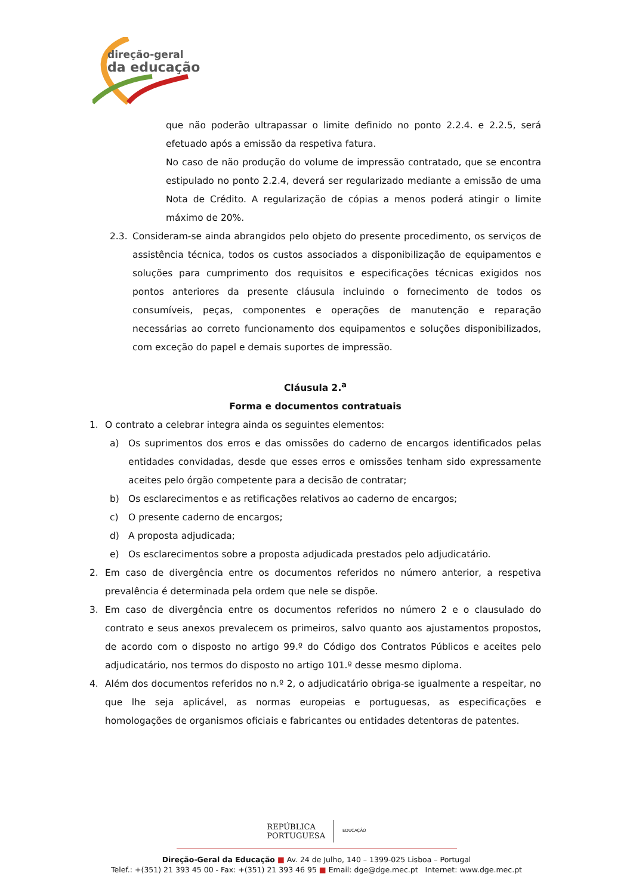direção-geral
da educação
que não poderão ultrapassar o limite definido no ponto 2.2.4. e 2.2.5, será efetuado após a emissão da respetiva fatura.
No caso de não produção do volume de impressão contratado, que se encontra estipulado no ponto 2.2.4, deverá ser regularizado mediante a emissão de uma Nota de Crédito. A regularização de cópias a menos poderá atingir o limite máximo de 20%.
2.3. Consideram-se ainda abrangidos pelo objeto do presente procedimento, os serviços de assistência técnica, todos os custos associados a disponibilização de equipamentos e soluções para cumprimento dos requisitos e especificações técnicas exigidos nos pontos anteriores da presente cláusula incluindo o fornecimento de todos os consumíveis, peças, componentes e operações de manutenção e reparação necessárias ao correto funcionamento dos equipamentos e soluções disponibilizados, com exceção do papel e demais suportes de impressão.
Cláusula 2.<sup>a</sup>
Forma e documentos contratuais
1. O contrato a celebrar integra ainda os seguintes elementos:
a) Os suprimentos dos erros e das omissões do caderno de encargos identificados pelas entidades convidadas, desde que esses erros e omissões tenham sido expressamente aceites pelo órgão competente para a decisão de contratar;
b) Os esclarecimentos e as retificações relativos ao caderno de encargos;
c) O presente caderno de encargos;
d) A proposta adjudicada;
e) Os esclarecimentos sobre a proposta adjudicada prestados pelo adjudicatário.
2. Em caso de divergência entre os documentos referidos no número anterior, a respetiva prevalência é determinada pela ordem que nele se dispõe.
3. Em caso de divergência entre os documentos referidos no número 2 e o clausulado do contrato e seus anexos prevalecem os primeiros, salvo quanto aos ajustamentos propostos, de acordo com o disposto no artigo 99.º do Código dos Contratos Públicos e aceites pelo adjudicatário, nos termos do disposto no artigo 101.º desse mesmo diploma.
4. Além dos documentos referidos no n.º 2, o adjudicatário obriga-se igualmente a respeitar, no que lhe seja aplicável, as normas europeias e portuguesas, as especificações e homologações de organismos oficiais e fabricantes ou entidades detentoras de patentes.
REPÚBLICA
PORTUGUESA
EDUCAÇÃO
Direção-Geral da Educação ■ Av. 24 de Julho, 140 – 1399-025 Lisboa – Portugal
Telef.: +(351) 21 393 45 00 - Fax: +(351) 21 393 46 95 ■ Email: dge@dge.mec.pt Internet: www.dge.mec.pt